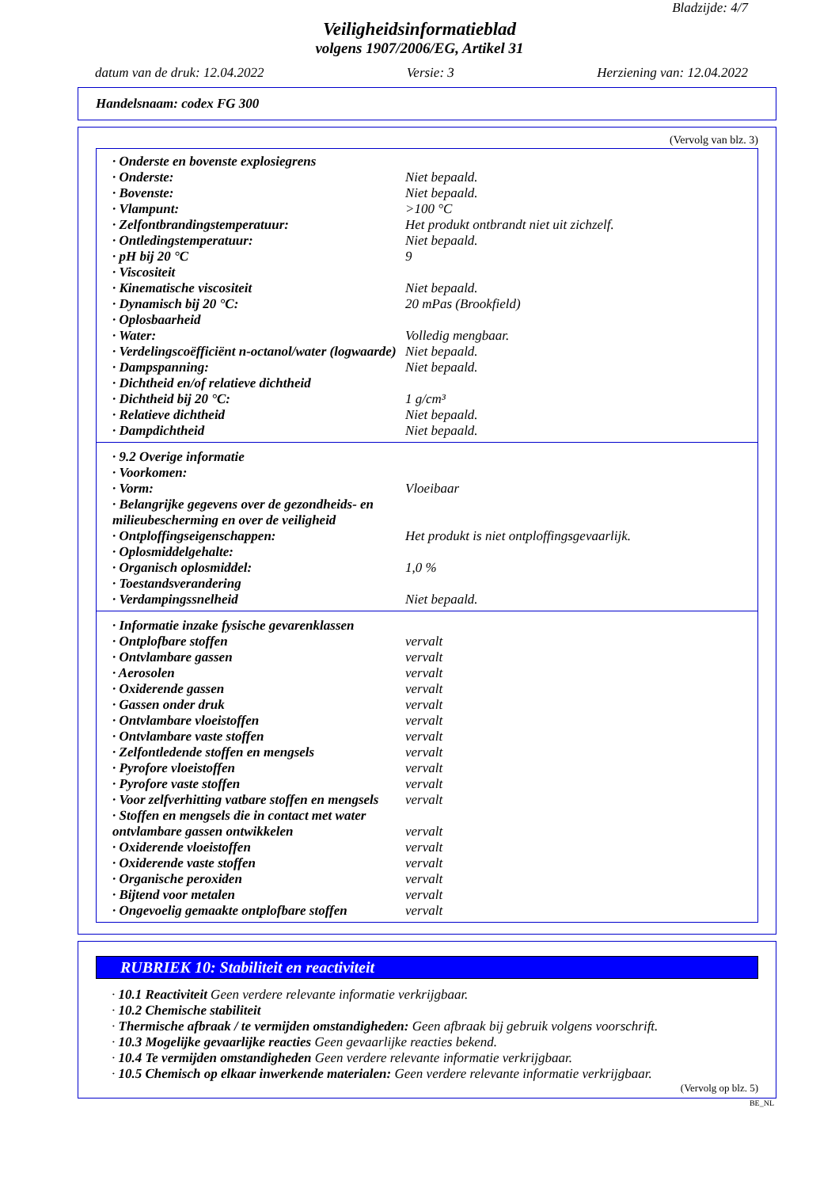Bladzijde: 4/7
Veiligheidsinformatieblad
volgens 1907/2006/EG, Artikel 31
datum van de druk: 12.04.2022 Versie: 3 Herziening van: 12.04.2022
Handelsnaam: codex FG 300
(Vervolg van blz. 3)
| · Onderste en bovenste explosiegrens | |
| · Onderste: | Niet bepaald. |
| · Bovenste: | Niet bepaald. |
| · Vlampunt: | >100 °C |
| · Zelfontbrandingstemperatuur: | Het produkt ontbrandt niet uit zichzelf. |
| · Ontledingstemperatuur: | Niet bepaald. |
| · pH bij 20 °C | 9 |
| · Viscositeit | |
| · Kinematische viscositeit | Niet bepaald. |
| · Dynamisch bij 20 °C: | 20 mPas (Brookfield) |
| · Oplosbaarheid | |
| · Water: | Volledig mengbaar. |
| · Verdelingscoëfficiënt n-octanol/water (logwaarde) | Niet bepaald. |
| · Dampspanning: | Niet bepaald. |
| · Dichtheid en/of relatieve dichtheid | |
| · Dichtheid bij 20 °C: | 1 g/cm³ |
| · Relatieve dichtheid | Niet bepaald. |
| · Dampdichtheid | Niet bepaald. |
| · 9.2 Overige informatie | |
| · Voorkomen: | |
| · Vorm: | Vloeibaar |
| · Belangrijke gegevens over de gezondheids- en milieubescherming en over de veiligheid | |
| · Ontploffingseigenschappen: | Het produkt is niet ontploffingsgevaarlijk. |
| · Oplosmiddelgehalte: | |
| · Organisch oplosmiddel: | 1,0 % |
| · Toestandsverandering | |
| · Verdampingssnelheid | Niet bepaald. |
| · Informatie inzake fysische gevarenklassen | |
| · Ontplofbare stoffen | vervalt |
| · Ontvlambare gassen | vervalt |
| · Aerosolen | vervalt |
| · Oxiderende gassen | vervalt |
| · Gassen onder druk | vervalt |
| · Ontvlambare vloeistoffen | vervalt |
| · Ontvlambare vaste stoffen | vervalt |
| · Zelfontledende stoffen en mengsels | vervalt |
| · Pyrofore vloeistoffen | vervalt |
| · Pyrofore vaste stoffen | vervalt |
| · Voor zelfverhitting vatbare stoffen en mengsels | vervalt |
| · Stoffen en mengsels die in contact met water ontvlambare gassen ontwikkelen | vervalt |
| · Oxiderende vloeistoffen | vervalt |
| · Oxiderende vaste stoffen | vervalt |
| · Organische peroxiden | vervalt |
| · Bijtend voor metalen | vervalt |
| · Ongevoelig gemaakte ontplofbare stoffen | vervalt |
RUBRIEK 10: Stabiliteit en reactiviteit
· 10.1 Reactiviteit Geen verdere relevante informatie verkrijgbaar.
· 10.2 Chemische stabiliteit
· Thermische afbraak / te vermijden omstandigheden: Geen afbraak bij gebruik volgens voorschrift.
· 10.3 Mogelijke gevaarlijke reacties Geen gevaarlijke reacties bekend.
· 10.4 Te vermijden omstandigheden Geen verdere relevante informatie verkrijgbaar.
· 10.5 Chemisch op elkaar inwerkende materialen: Geen verdere relevante informatie verkrijgbaar.
(Vervolg op blz. 5)
BE_NL